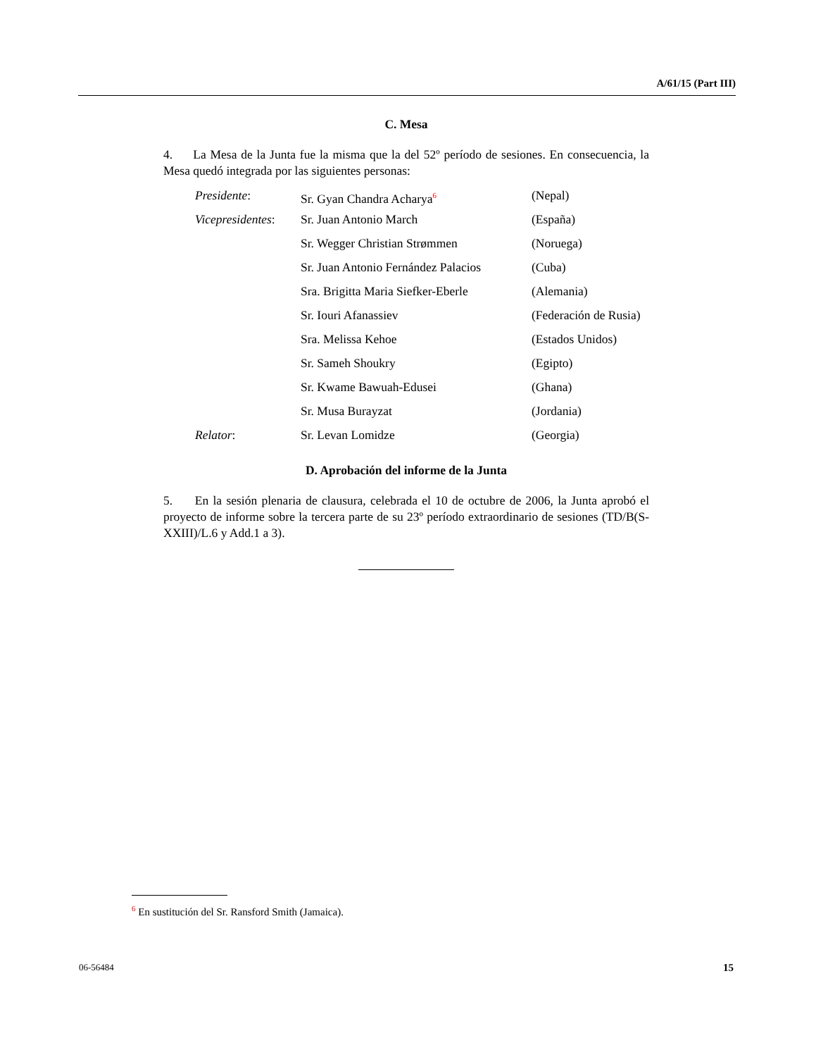A/61/15 (Part III)
C. Mesa
4. La Mesa de la Junta fue la misma que la del 52º período de sesiones. En consecuencia, la Mesa quedó integrada por las siguientes personas:
| Presidente : | Sr. Gyan Chandra Acharya<sup>6</sup> | (Nepal) |
| Vicepresidentes : | Sr. Juan Antonio March | (España) |
| | Sr. Wegger Christian Strømmen | (Noruega) |
| | Sr. Juan Antonio Fernández Palacios | (Cuba) |
| | Sra. Brigitta Maria Siefker-Eberle | (Alemania) |
| | Sr. Iouri Afanassiev | (Federación de Rusia) |
| | Sra. Melissa Kehoe | (Estados Unidos) |
| | Sr. Sameh Shoukry | (Egipto) |
| | Sr. Kwame Bawuah-Edusei | (Ghana) |
| | Sr. Musa Burayzat | (Jordania) |
| Relator : | Sr. Levan Lomidze | (Georgia) |
D. Aprobación del informe de la Junta
5. En la sesión plenaria de clausura, celebrada el 10 de octubre de 2006, la Junta aprobó el proyecto de informe sobre la tercera parte de su 23º período extraordinario de sesiones (TD/B(S-XXIII)/L.6 y Add.1 a 3).
<sup>6</sup> En sustitución del Sr. Ransford Smith (Jamaica).
06-56484 15